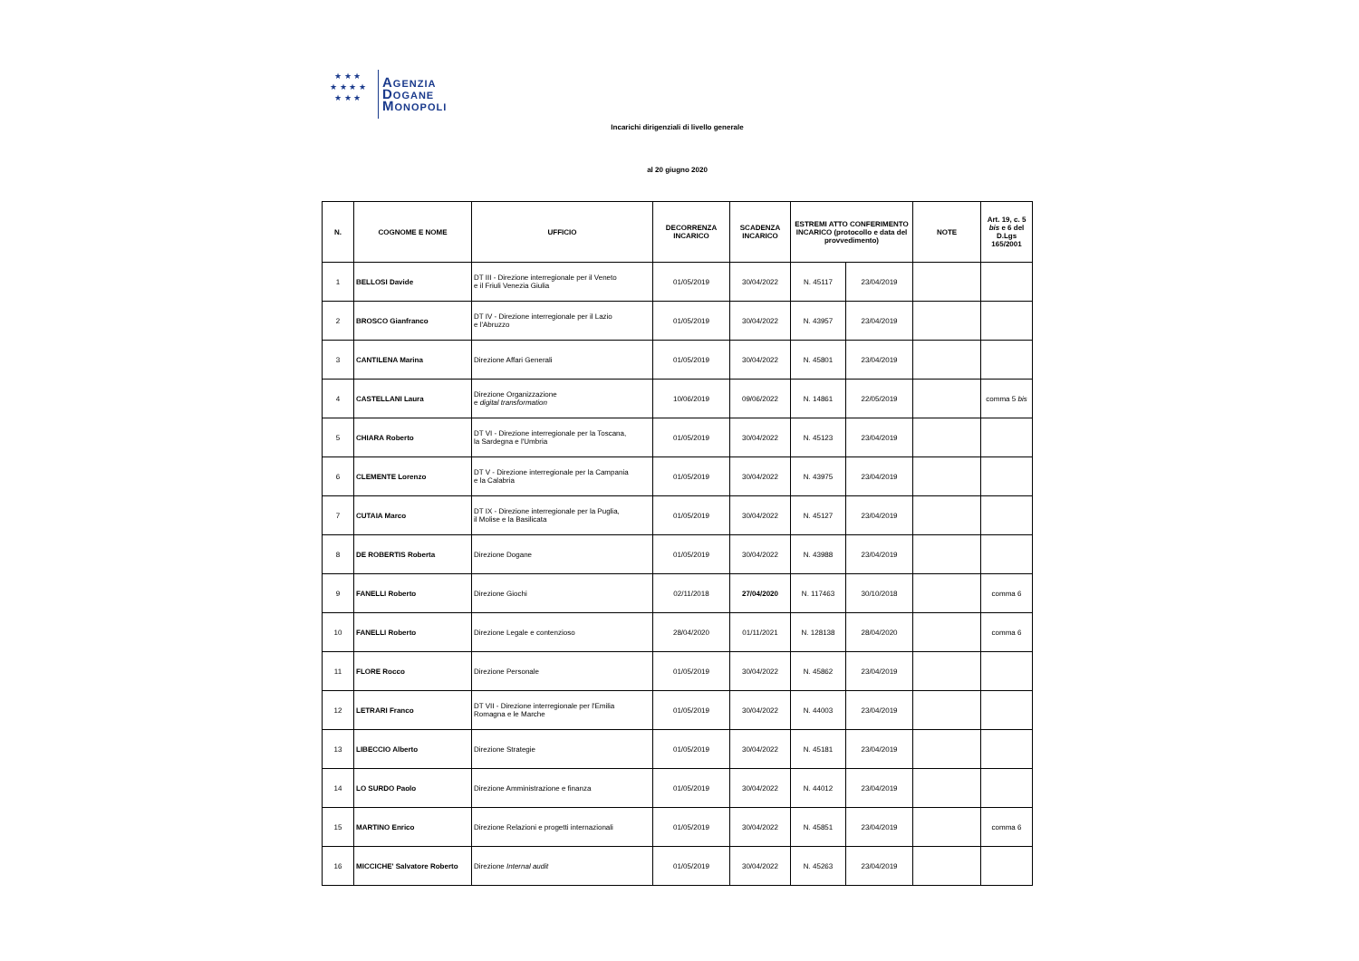★ ★ ★
★ ★ ★ ★
★ ★ ★
AGENZIA
DOGANE
MONOPOLI
Incarichi dirigenziali di livello generale
al 20 giugno 2020
| N. | COGNOME E NOME | UFFICIO | DECORRENZA INCARICO | SCADENZA INCARICO | ESTREMI ATTO CONFERIMENTO INCARICO (protocollo e data del provvedimento) | | NOTE | Art. 19, c. 5 bis e 6 del D.Lgs 165/2001 |
| --- | --- | --- | --- | --- | --- | --- | --- | --- |
| 1 | BELLOSI Davide | DT III - Direzione interregionale per il Veneto e il Friuli Venezia Giulia | 01/05/2019 | 30/04/2022 | N. 45117 | 23/04/2019 | | |
| 2 | BROSCO Gianfranco | DT IV - Direzione interregionale per il Lazio e l'Abruzzo | 01/05/2019 | 30/04/2022 | N. 43957 | 23/04/2019 | | |
| 3 | CANTILENA Marina | Direzione Affari Generali | 01/05/2019 | 30/04/2022 | N. 45801 | 23/04/2019 | | |
| 4 | CASTELLANI Laura | Direzione Organizzazione e digital transformation | 10/06/2019 | 09/06/2022 | N. 14861 | 22/05/2019 | | comma 5 bis |
| 5 | CHIARA Roberto | DT VI - Direzione interregionale per la Toscana, la Sardegna e l'Umbria | 01/05/2019 | 30/04/2022 | N. 45123 | 23/04/2019 | | |
| 6 | CLEMENTE Lorenzo | DT V - Direzione interregionale per la Campania e la Calabria | 01/05/2019 | 30/04/2022 | N. 43975 | 23/04/2019 | | |
| 7 | CUTAIA Marco | DT IX - Direzione interregionale per la Puglia, il Molise e la Basilicata | 01/05/2019 | 30/04/2022 | N. 45127 | 23/04/2019 | | |
| 8 | DE ROBERTIS Roberta | Direzione Dogane | 01/05/2019 | 30/04/2022 | N. 43988 | 23/04/2019 | | |
| 9 | FANELLI Roberto | Direzione Giochi | 02/11/2018 | 27/04/2020 | N. 117463 | 30/10/2018 | | comma 6 |
| 10 | FANELLI Roberto | Direzione Legale e contenzioso | 28/04/2020 | 01/11/2021 | N. 128138 | 28/04/2020 | | comma 6 |
| 11 | FLORE Rocco | Direzione Personale | 01/05/2019 | 30/04/2022 | N. 45862 | 23/04/2019 | | |
| 12 | LETRARI Franco | DT VII - Direzione interregionale per l'Emilia Romagna e le Marche | 01/05/2019 | 30/04/2022 | N. 44003 | 23/04/2019 | | |
| 13 | LIBECCIO Alberto | Direzione Strategie | 01/05/2019 | 30/04/2022 | N. 45181 | 23/04/2019 | | |
| 14 | LO SURDO Paolo | Direzione Amministrazione e finanza | 01/05/2019 | 30/04/2022 | N. 44012 | 23/04/2019 | | |
| 15 | MARTINO Enrico | Direzione Relazioni e progetti internazionali | 01/05/2019 | 30/04/2022 | N. 45851 | 23/04/2019 | | comma 6 |
| 16 | MICCICHE' Salvatore Roberto | Direzione Internal audit | 01/05/2019 | 30/04/2022 | N. 45263 | 23/04/2019 | | |